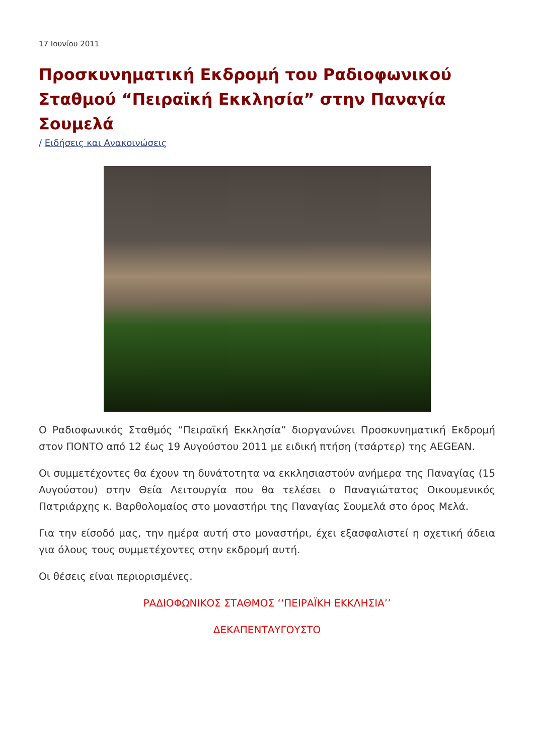17 Ιουνίου 2011
Προσκυνηματική Εκδρομή του Ραδιοφωνικού Σταθμού “Πειραϊκή Εκκλησία” στην Παναγία Σουμελά
/ Ειδήσεις και Ανακοινώσεις
Ο Ραδιοφωνικός Σταθμός “Πειραϊκή Εκκλησία” διοργανώνει Προσκυνηματική Εκδρομή στον ΠΟΝΤΟ από 12 έως 19 Αυγούστου 2011 με ειδική πτήση (τσάρτερ) της AEGEAN.
Οι συμμετέχοντες θα έχουν τη δυνάτοτητα να εκκλησιαστούν ανήμερα της Παναγίας (15 Αυγούστου) στην Θεία Λειτουργία που θα τελέσει ο Παναγιώτατος Οικουμενικός Πατριάρχης κ. Βαρθολομαίος στο μοναστήρι της Παναγίας Σουμελά στο όρος Μελά.
Για την είσοδό μας, την ημέρα αυτή στο μοναστήρι, έχει εξασφαλιστεί η σχετική άδεια για όλους τους συμμετέχοντες στην εκδρομή αυτή.
Οι θέσεις είναι περιορισμένες.
ΡΑΔΙΟΦΩΝΙΚΟΣ ΣΤΑΘΜΟΣ ‘‘ΠΕΙΡΑΪΚΗ ΕΚΚΛΗΣΙΑ’’
ΔΕΚΑΠΕΝΤΑΥΓΟΥΣΤΟ